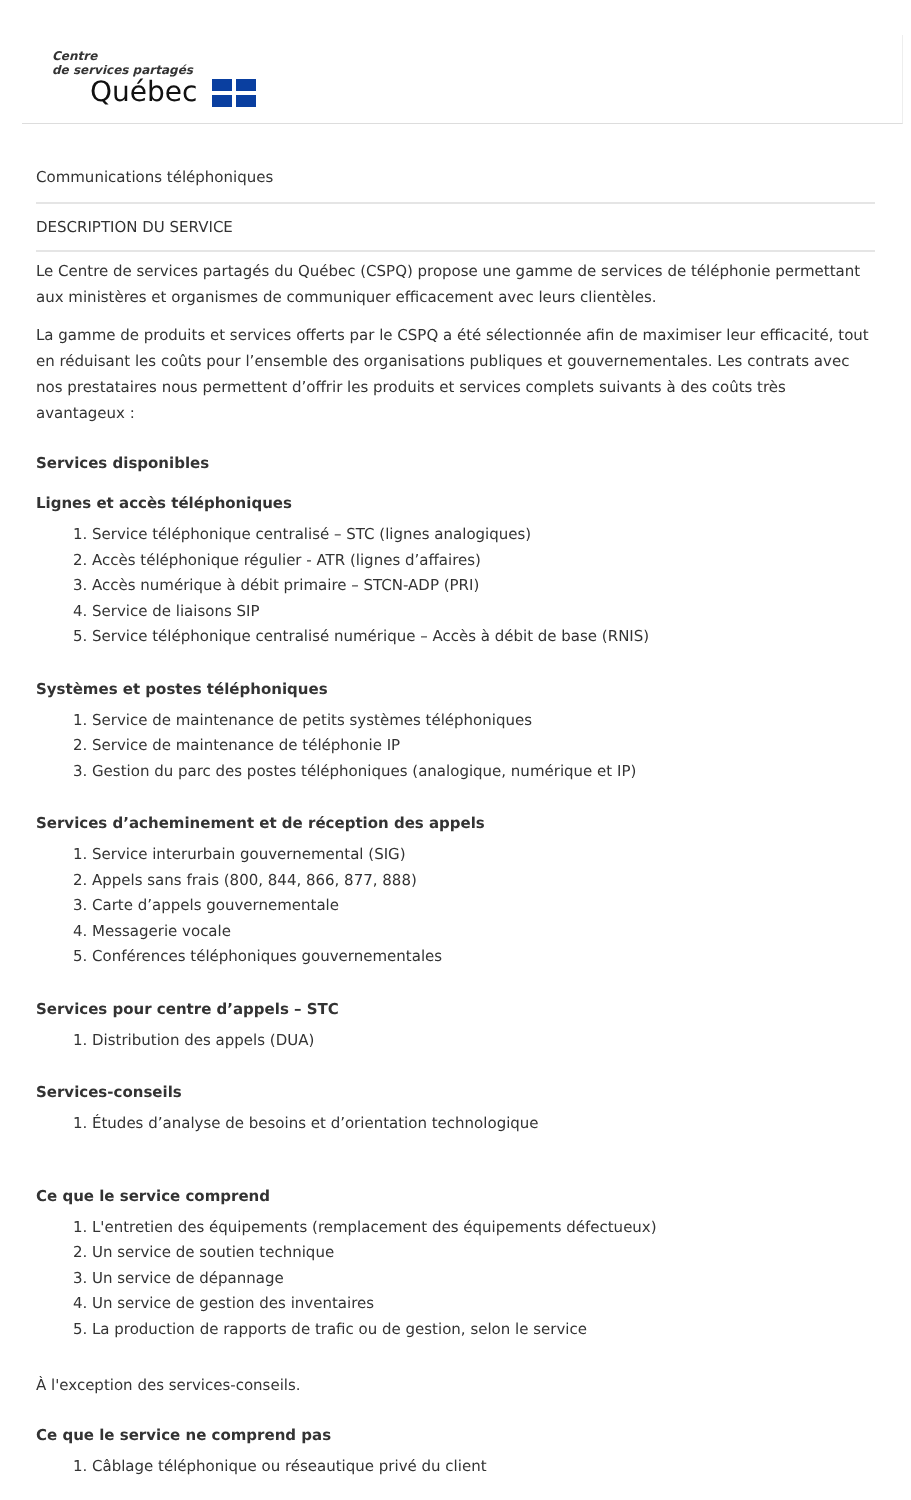Centre
de services partagés
Québec
Communications téléphoniques
DESCRIPTION DU SERVICE
Le Centre de services partagés du Québec (CSPQ) propose une gamme de services de téléphonie permettant aux ministères et organismes de communiquer efficacement avec leurs clientèles.
La gamme de produits et services offerts par le CSPQ a été sélectionnée afin de maximiser leur efficacité, tout en réduisant les coûts pour l’ensemble des organisations publiques et gouvernementales. Les contrats avec nos prestataires nous permettent d’offrir les produits et services complets suivants à des coûts très avantageux :
Services disponibles
Lignes et accès téléphoniques
1. Service téléphonique centralisé – STC (lignes analogiques)
2. Accès téléphonique régulier - ATR (lignes d’affaires)
3. Accès numérique à débit primaire – STCN-ADP (PRI)
4. Service de liaisons SIP
5. Service téléphonique centralisé numérique – Accès à débit de base (RNIS)
Systèmes et postes téléphoniques
1. Service de maintenance de petits systèmes téléphoniques
2. Service de maintenance de téléphonie IP
3. Gestion du parc des postes téléphoniques (analogique, numérique et IP)
Services d’acheminement et de réception des appels
1. Service interurbain gouvernemental (SIG)
2. Appels sans frais (800, 844, 866, 877, 888)
3. Carte d’appels gouvernementale
4. Messagerie vocale
5. Conférences téléphoniques gouvernementales
Services pour centre d’appels – STC
1. Distribution des appels (DUA)
Services-conseils
1. Études d’analyse de besoins et d’orientation technologique
Ce que le service comprend
1. L'entretien des équipements (remplacement des équipements défectueux)
2. Un service de soutien technique
3. Un service de dépannage
4. Un service de gestion des inventaires
5. La production de rapports de trafic ou de gestion, selon le service
À l'exception des services-conseils.
Ce que le service ne comprend pas
1. Câblage téléphonique ou réseautique privé du client